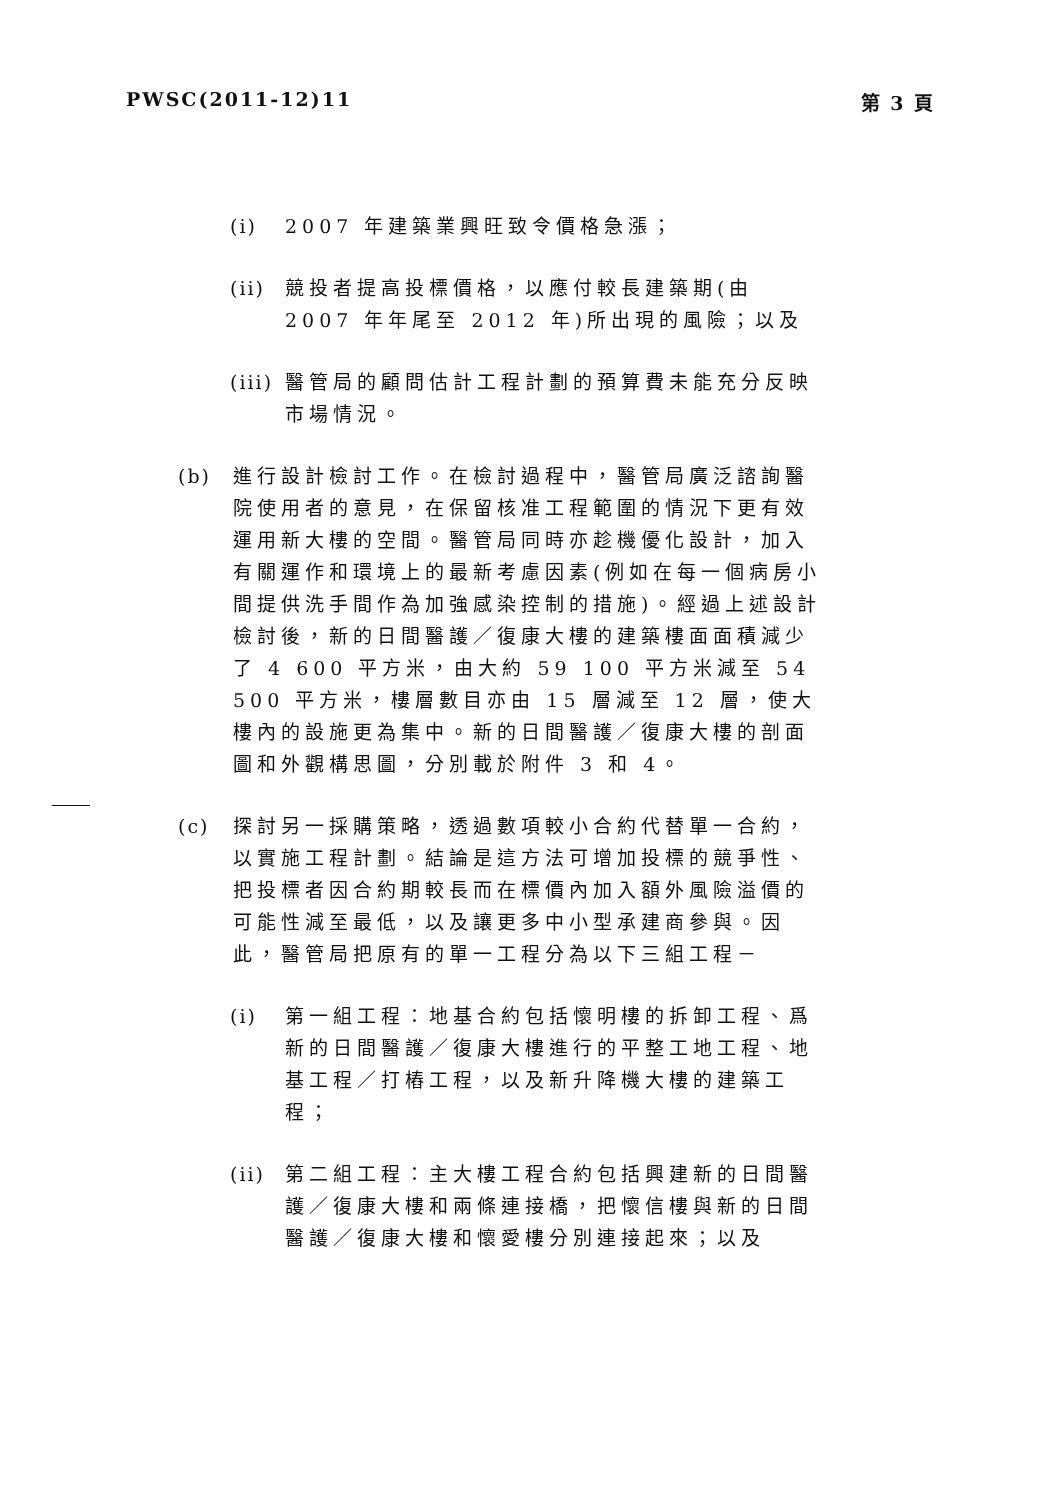PWSC(2011-12)11 第 3 頁
(i) 2007 年建築業興旺致令價格急漲；
(ii) 競投者提高投標價格，以應付較長建築期(由 2007 年年尾至 2012 年)所出現的風險；以及
(iii) 醫管局的顧問估計工程計劃的預算費未能充分反映市場情況。
(b) 進行設計檢討工作。在檢討過程中，醫管局廣泛諮詢醫院使用者的意見，在保留核准工程範圍的情況下更有效運用新大樓的空間。醫管局同時亦趁機優化設計，加入有關運作和環境上的最新考慮因素(例如在每一個病房小間提供洗手間作為加強感染控制的措施)。經過上述設計檢討後，新的日間醫護／復康大樓的建築樓面面積減少了 4 600 平方米，由大約 59 100 平方米減至 54 500 平方米，樓層數目亦由 15 層減至 12 層，使大樓內的設施更為集中。新的日間醫護／復康大樓的剖面圖和外觀構思圖，分別載於附件 3 和 4。
(c) 探討另一採購策略，透過數項較小合約代替單一合約，以實施工程計劃。結論是這方法可增加投標的競爭性、把投標者因合約期較長而在標價內加入額外風險溢價的可能性減至最低，以及讓更多中小型承建商參與。因此，醫管局把原有的單一工程分為以下三組工程－
(i) 第一組工程：地基合約包括懷明樓的拆卸工程、爲新的日間醫護／復康大樓進行的平整工地工程、地基工程／打樁工程，以及新升降機大樓的建築工程；
(ii) 第二組工程：主大樓工程合約包括興建新的日間醫護／復康大樓和兩條連接橋，把懷信樓與新的日間醫護／復康大樓和懷愛樓分別連接起來；以及